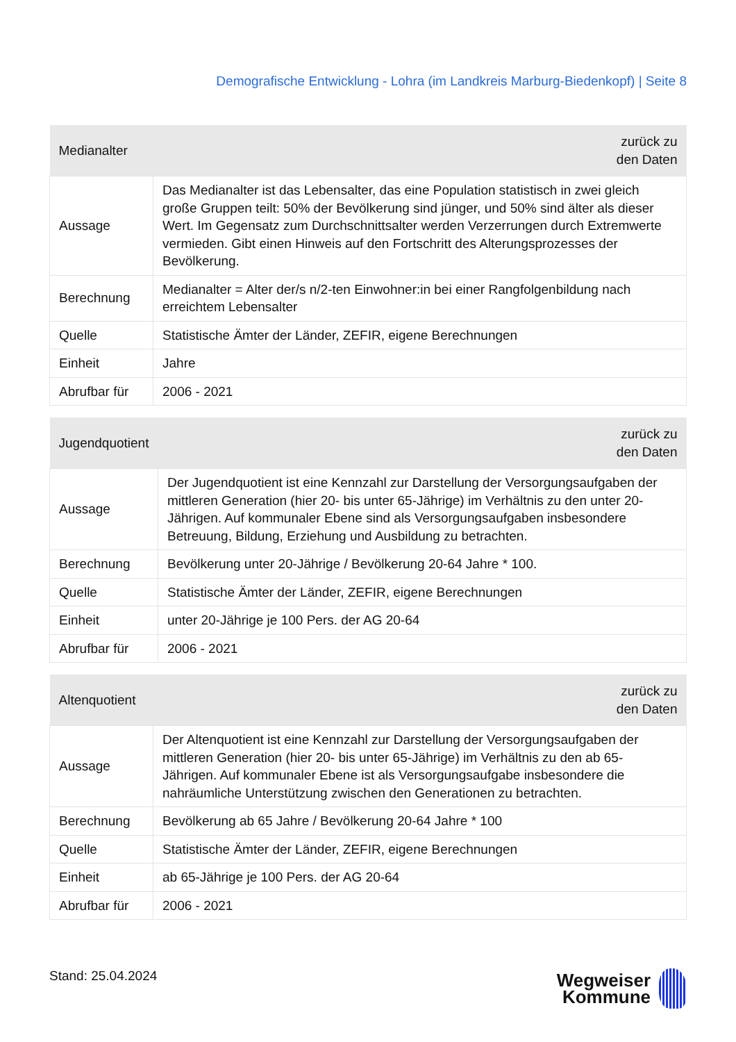Demografische Entwicklung - Lohra (im Landkreis Marburg-Biedenkopf) | Seite 8
| Medianalter | zurück zu den Daten |
| --- | --- |
| Aussage | Das Medianalter ist das Lebensalter, das eine Population statistisch in zwei gleich große Gruppen teilt: 50% der Bevölkerung sind jünger, und 50% sind älter als dieser Wert. Im Gegensatz zum Durchschnittsalter werden Verzerrungen durch Extremwerte vermieden. Gibt einen Hinweis auf den Fortschritt des Alterungsprozesses der Bevölkerung. |
| Berechnung | Medianalter = Alter der/s n/2-ten Einwohner:in bei einer Rangfolgenbildung nach erreichtem Lebensalter |
| Quelle | Statistische Ämter der Länder, ZEFIR, eigene Berechnungen |
| Einheit | Jahre |
| Abrufbar für | 2006 - 2021 |
| Jugendquotient | zurück zu den Daten |
| --- | --- |
| Aussage | Der Jugendquotient ist eine Kennzahl zur Darstellung der Versorgungsaufgaben der mittleren Generation (hier 20- bis unter 65-Jährige) im Verhältnis zu den unter 20-Jährigen. Auf kommunaler Ebene sind als Versorgungsaufgaben insbesondere Betreuung, Bildung, Erziehung und Ausbildung zu betrachten. |
| Berechnung | Bevölkerung unter 20-Jährige / Bevölkerung 20-64 Jahre * 100. |
| Quelle | Statistische Ämter der Länder, ZEFIR, eigene Berechnungen |
| Einheit | unter 20-Jährige je 100 Pers. der AG 20-64 |
| Abrufbar für | 2006 - 2021 |
| Altenquotient | zurück zu den Daten |
| --- | --- |
| Aussage | Der Altenquotient ist eine Kennzahl zur Darstellung der Versorgungsaufgaben der mittleren Generation (hier 20- bis unter 65-Jährige) im Verhältnis zu den ab 65-Jährigen. Auf kommunaler Ebene ist als Versorgungsaufgabe insbesondere die nahräumliche Unterstützung zwischen den Generationen zu betrachten. |
| Berechnung | Bevölkerung ab 65 Jahre / Bevölkerung 20-64 Jahre * 100 |
| Quelle | Statistische Ämter der Länder, ZEFIR, eigene Berechnungen |
| Einheit | ab 65-Jährige je 100 Pers. der AG 20-64 |
| Abrufbar für | 2006 - 2021 |
Stand: 25.04.2024
Wegweiser
Kommune